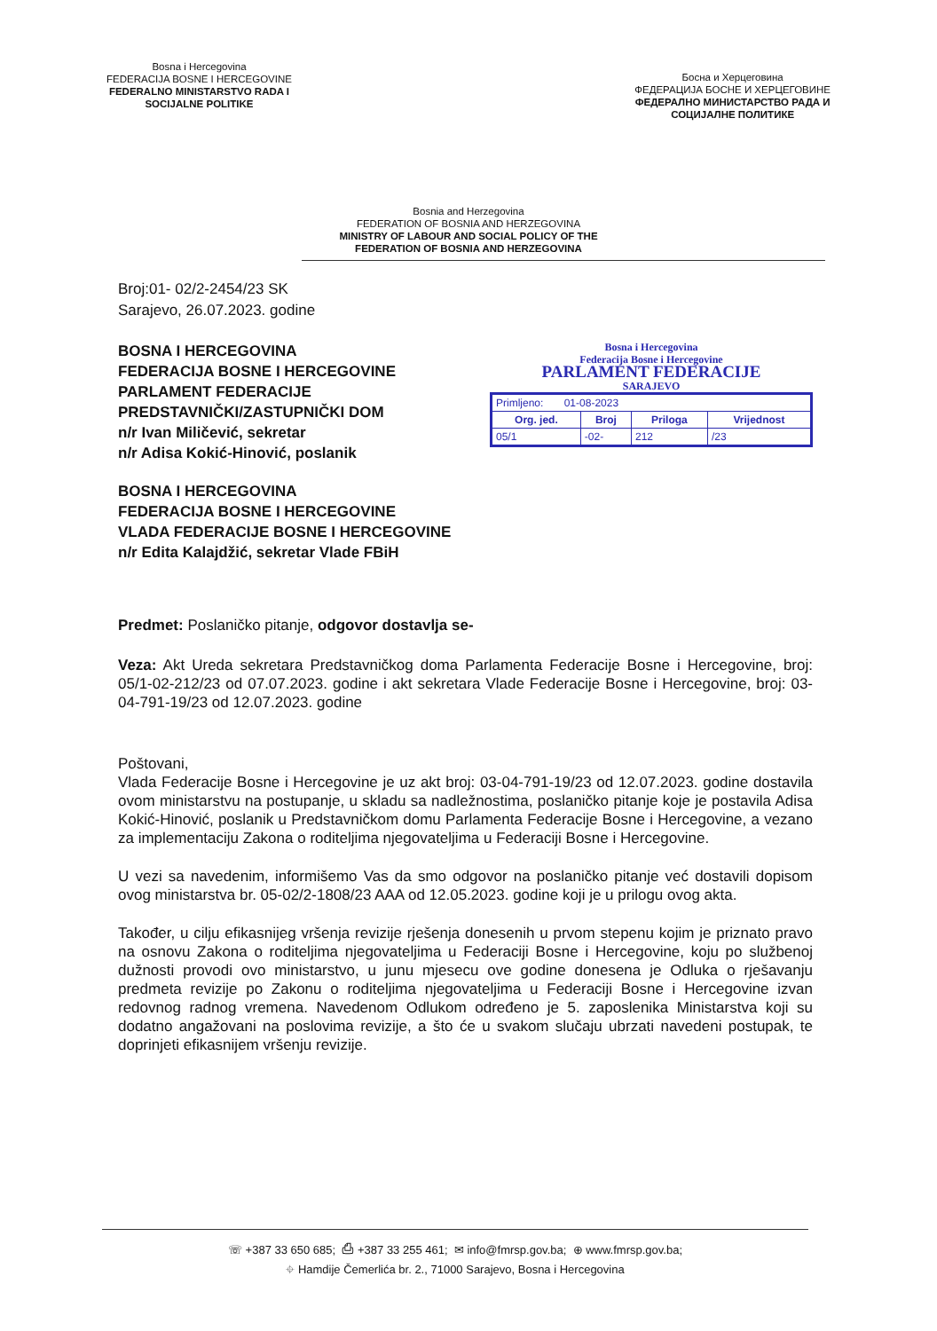Bosna i Hercegovina
FEDERACIJA BOSNE I HERCEGOVINE
FEDERALNO MINISTARSTVO RADA I
SOCIJALNE POLITIKE
Босна и Херцеговина
ФЕДЕРАЦИЈА БОСНЕ И ХЕРЦЕГОВИНЕ
ФЕДЕРАЛНО МИНИСТАРСТВО РАДА И
СОЦИЈАЛНЕ ПОЛИТИКЕ
Bosnia and Herzegovina
FEDERATION OF BOSNIA AND HERZEGOVINA
MINISTRY OF LABOUR AND SOCIAL POLICY OF THE
FEDERATION OF BOSNIA AND HERZEGOVINA
Broj:01- 02/2-2454/23 SK
Sarajevo, 26.07.2023. godine
BOSNA I HERCEGOVINA
FEDERACIJA BOSNE I HERCEGOVINE
PARLAMENT FEDERACIJE
PREDSTAVNIČKI/ZASTUPNIČKI DOM
n/r Ivan Miličević, sekretar
n/r Adisa Kokić-Hinović, poslanik
BOSNA I HERCEGOVINA
FEDERACIJA BOSNE I HERCEGOVINE
VLADA FEDERACIJE BOSNE I HERCEGOVINE
n/r Edita Kalajdžić, sekretar Vlade FBiH
Bosna i Hercegovina
Federacija Bosne i Hercegovine
PARLAMENT FEDERACIJE
SARAJEVO
| Primljeno: 01-08-2023 | | | |
| Org. jed. | Broj | Priloga | Vrijednost |
| 05/1 | -02- | 212 | /23 |
Predmet: Poslaničko pitanje, odgovor dostavlja se-
Veza: Akt Ureda sekretara Predstavničkog doma Parlamenta Federacije Bosne i Hercegovine, broj: 05/1-02-212/23 od 07.07.2023. godine i akt sekretara Vlade Federacije Bosne i Hercegovine, broj: 03-04-791-19/23 od 12.07.2023. godine
Poštovani,
Vlada Federacije Bosne i Hercegovine je uz akt broj: 03-04-791-19/23 od 12.07.2023. godine dostavila ovom ministarstvu na postupanje, u skladu sa nadležnostima, poslaničko pitanje koje je postavila Adisa Kokić-Hinović, poslanik u Predstavničkom domu Parlamenta Federacije Bosne i Hercegovine, a vezano za implementaciju Zakona o roditeljima njegovateljima u Federaciji Bosne i Hercegovine.
U vezi sa navedenim, informišemo Vas da smo odgovor na poslaničko pitanje već dostavili dopisom ovog ministarstva br. 05-02/2-1808/23 AAA od 12.05.2023. godine koji je u prilogu ovog akta.
Također, u cilju efikasnijeg vršenja revizije rješenja donesenih u prvom stepenu kojim je priznato pravo na osnovu Zakona o roditeljima njegovateljima u Federaciji Bosne i Hercegovine, koju po službenoj dužnosti provodi ovo ministarstvo, u junu mjesecu ove godine donesena je Odluka o rješavanju predmeta revizije po Zakonu o roditeljima njegovateljima u Federaciji Bosne i Hercegovine izvan redovnog radnog vremena. Navedenom Odlukom određeno je 5. zaposlenika Ministarstva koji su dodatno angažovani na poslovima revizije, a što će u svakom slučaju ubrzati navedeni postupak, te doprinjeti efikasnijem vršenju revizije.
☏ +387 33 650 685; ⎙ +387 33 255 461; ✉ info@fmrsp.gov.ba; ⊕ www.fmrsp.gov.ba;
⌖ Hamdije Čemerlića br. 2., 71000 Sarajevo, Bosna i Hercegovina